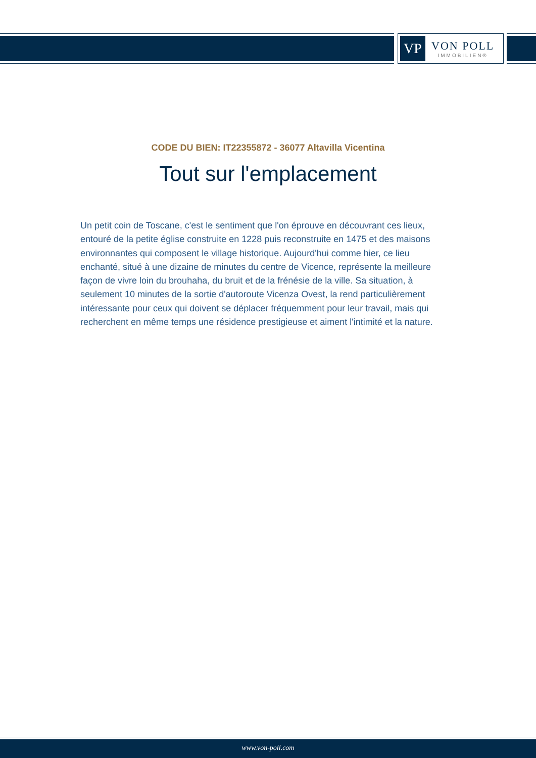VP
VON POLL
IMMOBILIEN®
CODE DU BIEN: IT22355872 - 36077 Altavilla Vicentina
Tout sur l'emplacement
Un petit coin de Toscane, c'est le sentiment que l'on éprouve en découvrant ces lieux, entouré de la petite église construite en 1228 puis reconstruite en 1475 et des maisons environnantes qui composent le village historique. Aujourd'hui comme hier, ce lieu enchanté, situé à une dizaine de minutes du centre de Vicence, représente la meilleure façon de vivre loin du brouhaha, du bruit et de la frénésie de la ville. Sa situation, à seulement 10 minutes de la sortie d'autoroute Vicenza Ovest, la rend particulièrement intéressante pour ceux qui doivent se déplacer fréquemment pour leur travail, mais qui recherchent en même temps une résidence prestigieuse et aiment l'intimité et la nature.
www.von-poll.com